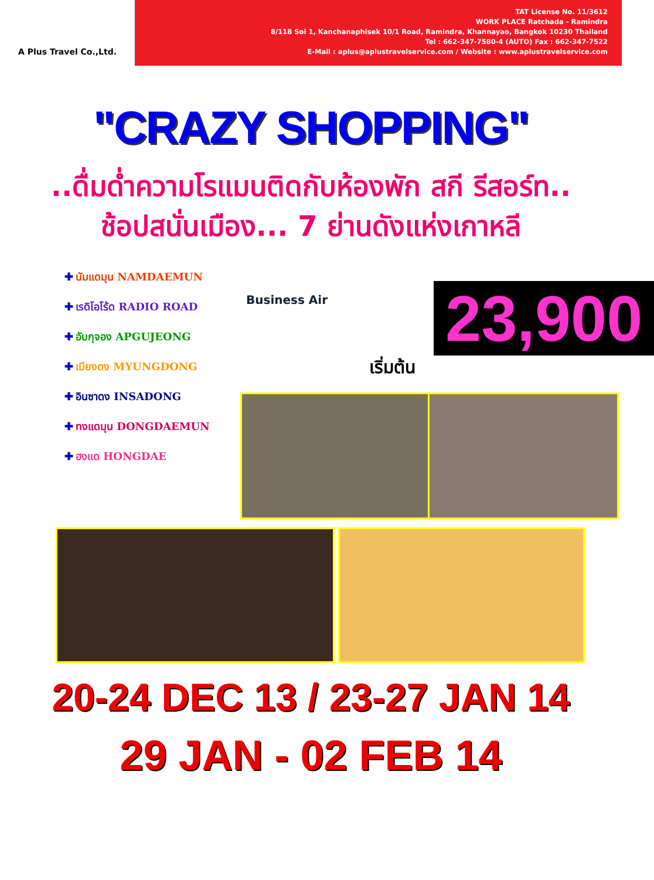A Plus Travel Co.,Ltd.
TAT License No. 11/3612
WORK PLACE Ratchada - Ramindra
8/118 Soi 1, Kanchanaphisek 10/1 Road, Ramindra, Khannayao, Bangkok 10230 Thailand
Tel : 662-347-7580-4 (AUTO) Fax : 662-347-7522
E-Mail : aplus@aplustravelservice.com / Website : www.aplustravelservice.com
"CRAZY SHOPPING"
..ดื่มด่ำความโรแมนติดกับห้องพัก สกี รีสอร์ท..
ช้อปสนั่นเมือง... 7 ย่านดังแห่งเกาหลี
✚ นัมแดมุน NAMDAEMUN
✚ เรดิโอโร้ด RADIO ROAD
✚ อับกุจอง APGUJEONG
✚ เมียงดง MYUNGDONG
✚ อินซาดง INSADONG
✚ ทงแดมุน DONGDAEMUN
✚ ฮงแด HONGDAE
Business Air 23,900
เริ่มต้น
20-24 DEC 13 / 23-27 JAN 14
29 JAN - 02 FEB 14